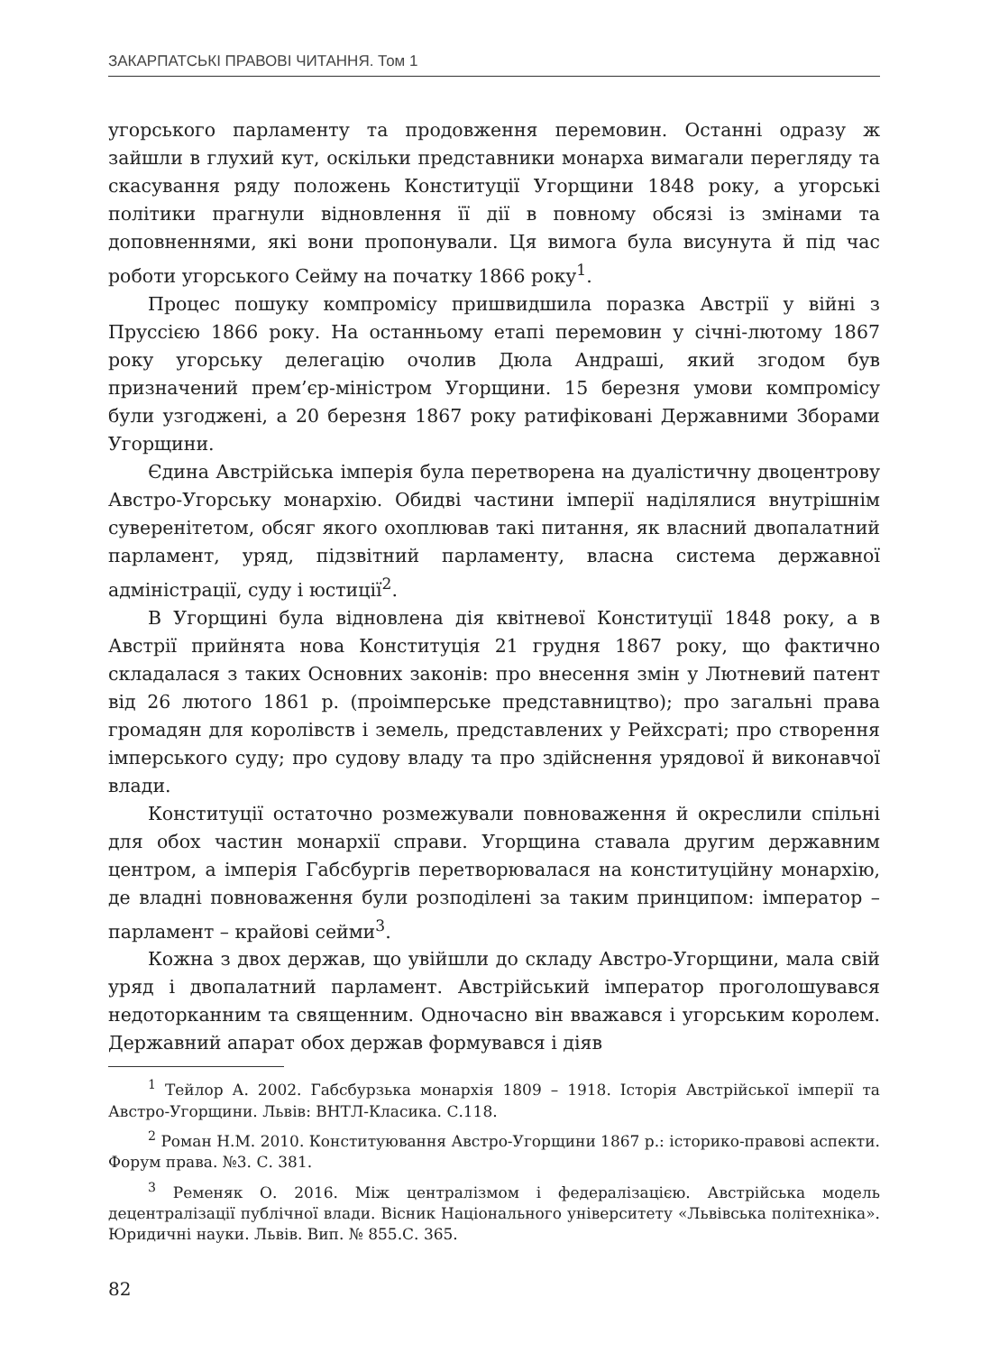ЗАКАРПАТСЬКІ ПРАВОВІ ЧИТАННЯ. Том 1
угорського парламенту та продовження перемовин. Останні одразу ж зайшли в глухий кут, оскільки представники монарха вимагали перегляду та скасування ряду положень Конституції Угорщини 1848 року, а угорські політики прагнули відновлення її дії в повному обсязі із змінами та доповненнями, які вони пропонували. Ця вимога була висунута й під час роботи угорського Сейму на початку 1866 року<sup>1</sup>.
Процес пошуку компромісу пришвидшила поразка Австрії у війні з Пруссією 1866 року. На останньому етапі перемовин у січні-лютому 1867 року угорську делегацію очолив Дюла Андраші, який згодом був призначений прем’єр-міністром Угорщини. 15 березня умови компромісу були узгоджені, а 20 березня 1867 року ратифіковані Державними Зборами Угорщини.
Єдина Австрійська імперія була перетворена на дуалістичну двоцентрову Австро-Угорську монархію. Обидві частини імперії наділялися внутрішнім суверенітетом, обсяг якого охоплював такі питання, як власний двопалатний парламент, уряд, підзвітний парламенту, власна система державної адміністрації, суду і юстиції<sup>2</sup>.
В Угорщині була відновлена дія квітневої Конституції 1848 року, а в Австрії прийнята нова Конституція 21 грудня 1867 року, що фактично складалася з таких Основних законів: про внесення змін у Лютневий патент від 26 лютого 1861 р. (проімперське представництво); про загальні права громадян для королівств і земель, представлених у Рейхсраті; про створення імперського суду; про судову владу та про здійснення урядової й виконавчої влади.
Конституції остаточно розмежували повноваження й окреслили спільні для обох частин монархії справи. Угорщина ставала другим державним центром, а імперія Габсбургів перетворювалася на конституційну монархію, де владні повноваження були розподілені за таким принципом: імператор – парламент – крайові сейми<sup>3</sup>.
Кожна з двох держав, що увійшли до складу Австро-Угорщини, мала свій уряд і двопалатний парламент. Австрійський імператор проголошувався недоторканним та священним. Одночасно він вважався і угорським королем. Державний апарат обох держав формувався і діяв
<sup>1</sup> Тейлор А. 2002. Габсбурзька монархія 1809 – 1918. Історія Австрійської імперії та Австро-Угорщини. Львів: ВНТЛ-Класика. С.118.
<sup>2</sup> Роман Н.М. 2010. Конституювання Австро-Угорщини 1867 р.: історико-правові аспекти. Форум права. №3. С. 381.
<sup>3</sup> Ременяк О. 2016. Між централізмом і федералізацією. Австрійська модель децентралізації публічної влади. Вісник Національного університету «Львівська політехніка». Юридичні науки. Львів. Вип. № 855.С. 365.
82